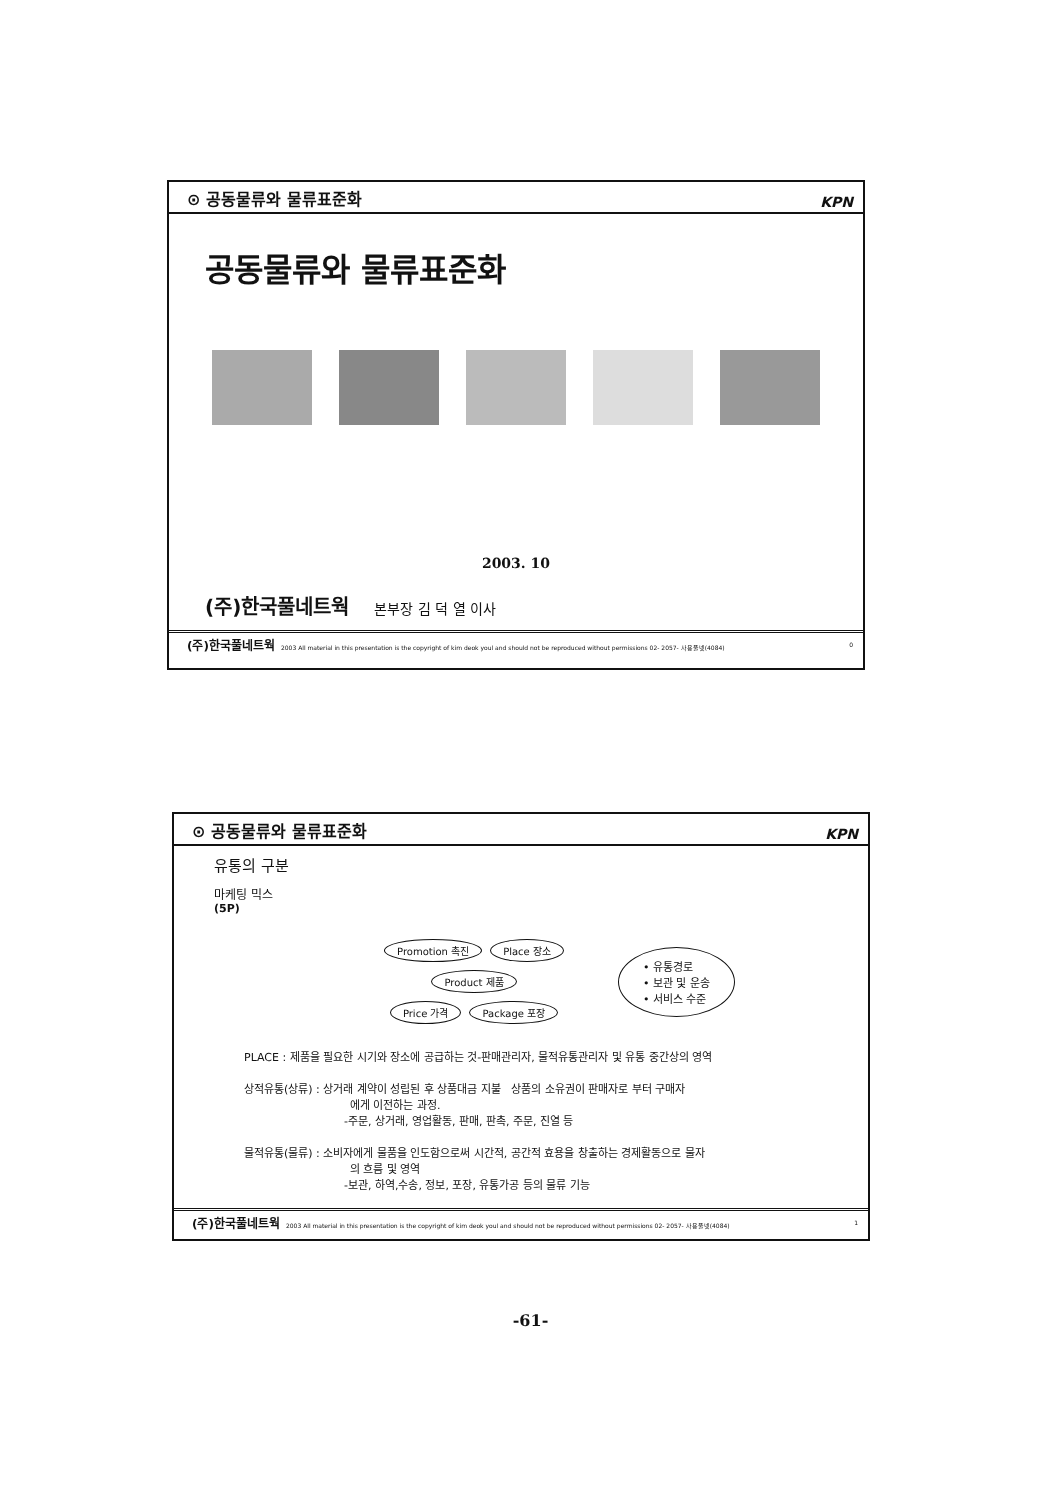⊙ 공동물류와 물류표준화 KPN
공동물류와 물류표준화
2003. 10
(주)한국풀네트웍 본부장 김 덕 열 이사
(주)한국풀네트웍 2003 All material in this presentation is the copyright of kim deok youl and should not be reproduced without permissions 02- 2057- 사용풀넷(4084) 0
⊙ 공동물류와 물류표준화 KPN
유통의 구분
마케팅 믹스
(5P)
Promotion 촉진 Place 장소
Product 제품
Price 가격 Package 포장
• 유통경로
• 보관 및 운송
• 서비스 수준
PLACE : 제품을 필요한 시기와 장소에 공급하는 것-판매관리자, 물적유통관리자 및 유통 중간상의 영역
상적유통(상류) : 상거래 계약이 성립된 후 상품대금 지불 상품의 소유권이 판매자로 부터 구매자
에게 이전하는 과정.
-주문, 상거래, 영업활동, 판매, 판촉, 주문, 진열 등
물적유통(물류) : 소비자에게 물품을 인도함으로써 시간적, 공간적 효용을 창출하는 경제활동으로 물자
의 흐름 및 영역
-보관, 하역,수송, 정보, 포장, 유통가공 등의 물류 기능
(주)한국풀네트웍 2003 All material in this presentation is the copyright of kim deok youl and should not be reproduced without permissions 02- 2057- 사용풀넷(4084) 1
-61-